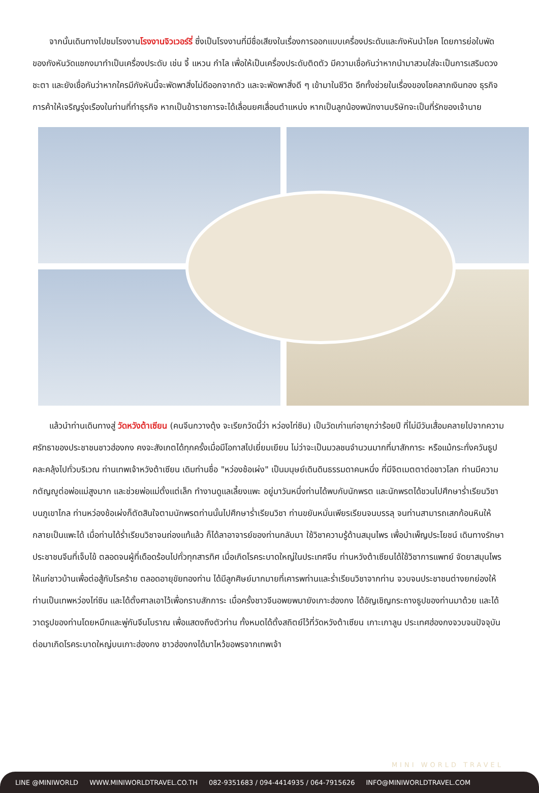จากนั้นเดินทางไปชมโรงงานโรงงานจิวเวอร์รี่ ซึ่งเป็นโรงงานที่มีชื่อเสียงในเรื่องการออกแบบเครื่องประดับและกังหันนำโชค โดยการย่อใบพัดของกังหันวัดแชกงมาทำเป็นเครื่องประดับ เช่น จี้ แหวน กำไล เพื่อให้เป็นเครื่องประดับติดตัว มีความเชื่อกันว่าหากนำมาสวมใส่จะเป็นการเสริมดวงชะตา และยังเชื่อกันว่าหากใครมีกังหันนี้จะพัดพาสิ่งไม่ดีออกจากตัว และจะพัดพาสิ่งดี ๆ เข้ามาในชีวิต อีกทั้งช่วยในเรื่องของโชคลาภเงินทอง ธุรกิจการค้าให้เจริญรุ่งเรืองในท่านที่ทำธุรกิจ หากเป็นข้าราชการจะได้เลื่อนยศเลื่อนตำแหน่ง หากเป็นลูกน้องพนักงานบริษัทจะเป็นที่รักของเจ้านาย
  แล้วนำท่านเดินทางสู่ วัดหวังต้าเซียน (คนจีนกวางตุ้ง จะเรียกวัดนี้ว่า หว่องไท่ซิน) เป็นวัดเก่าแก่อายุกว่าร้อยปี ที่ไม่มีวันเสื่อมคลายไปจากความศรัทธาของประชาชนชาวฮ่องกง คงจะสังเกตได้ทุกครั้งเมื่อมีโอกาสไปเยี่ยมเยียน ไม่ว่าจะเป็นมวลชนจำนวนมากที่มาสักการะ หรือแม้กระทั่งควันธูปคละคลุ้งไปทั่วบริเวณ ท่านเทพเจ้าหวังต้าเซียน เดิมท่านชื่อ "หว่องช้อเผ่ง" เป็นมนุษย์เดินดินธรรมดาคนหนึ่ง ที่มีจิตเมตตาต่อชาวโลก ท่านมีความกตัญญูต่อพ่อแม่สูงมาก และช่วยพ่อแม่ตั้งแต่เล็ก ทำงานดูแลเลี้ยงแพะ อยู่มาวันหนึ่งท่านได้พบกับนักพรต และนักพรตได้ชวนไปศึกษาร่ำเรียนวิชาบนภูเขาไกล ท่านหว่องช้อเผ่งก็ตัดสินใจตามนักพรตท่านนั้นไปศึกษาร่ำเรียนวิชา ท่านขยันหมั่นเพียรเรียนจนบรรลุ จนท่านสามารถเสกก้อนหินให้กลายเป็นแพะได้ เมื่อท่านได้ร่ำเรียนวิชาจนถ่องแท้แล้ว ก็ได้ลาอาจารย์ของท่านกลับมา ใช้วิชาความรู้ด้านสมุนไพร เพื่อบำเพ็ญประโยชน์ เดินทางรักษาประชาชนจีนที่เจ็บไข้ ตลอดจนผู้ที่เดือดร้อนไปทั่วทุกสารทิศ เมื่อเกิดโรคระบาดใหญ่ในประเทศจีน ท่านหวังต้าเซียนได้ใช้วิชาการแพทย์ จัดยาสมุนไพรให้แก่ชาวบ้านเพื่อต่อสู้กับโรคร้าย ตลอดอายุขัยทองท่าน ได้มีลูกศิษย์มากมายที่เคารพท่านและร่ำเรียนวิชาจากท่าน จวบจนประชาชนต่างยกย่องให้ท่านเป็นเทพหว่องไท่ซิน และได้ตั้งศาลเอาไว้เพื่อกราบสักการะ เมื่อครั้งชาวจีนอพยพมายังเกาะฮ่องกง ได้อัญเชิญกระถางธูปของท่านมาด้วย และได้วาดรูปของท่านโดยหมึกและพู่กันจีนโบราณ เพื่อแสดงถึงตัวท่าน ทั้งหมดได้ตั้งสถิตย์ไว้ที่วัดหวังต้าเซียน เกาะเกาลูน ประเทศฮ่องกงจวบจนปัจจุบัน ต่อมาเกิดโรคระบาดใหญ่บนเกาะฮ่องกง ชาวฮ่องกงได้มาไหว้ขอพรจากเทพเจ้า
MINI WORLD TRAVEL
LINE @MINIWORLD WWW.MINIWORLDTRAVEL.CO.TH 082-9351683 / 094-4414935 / 064-7915626 INFO@MINIWORLDTRAVEL.COM